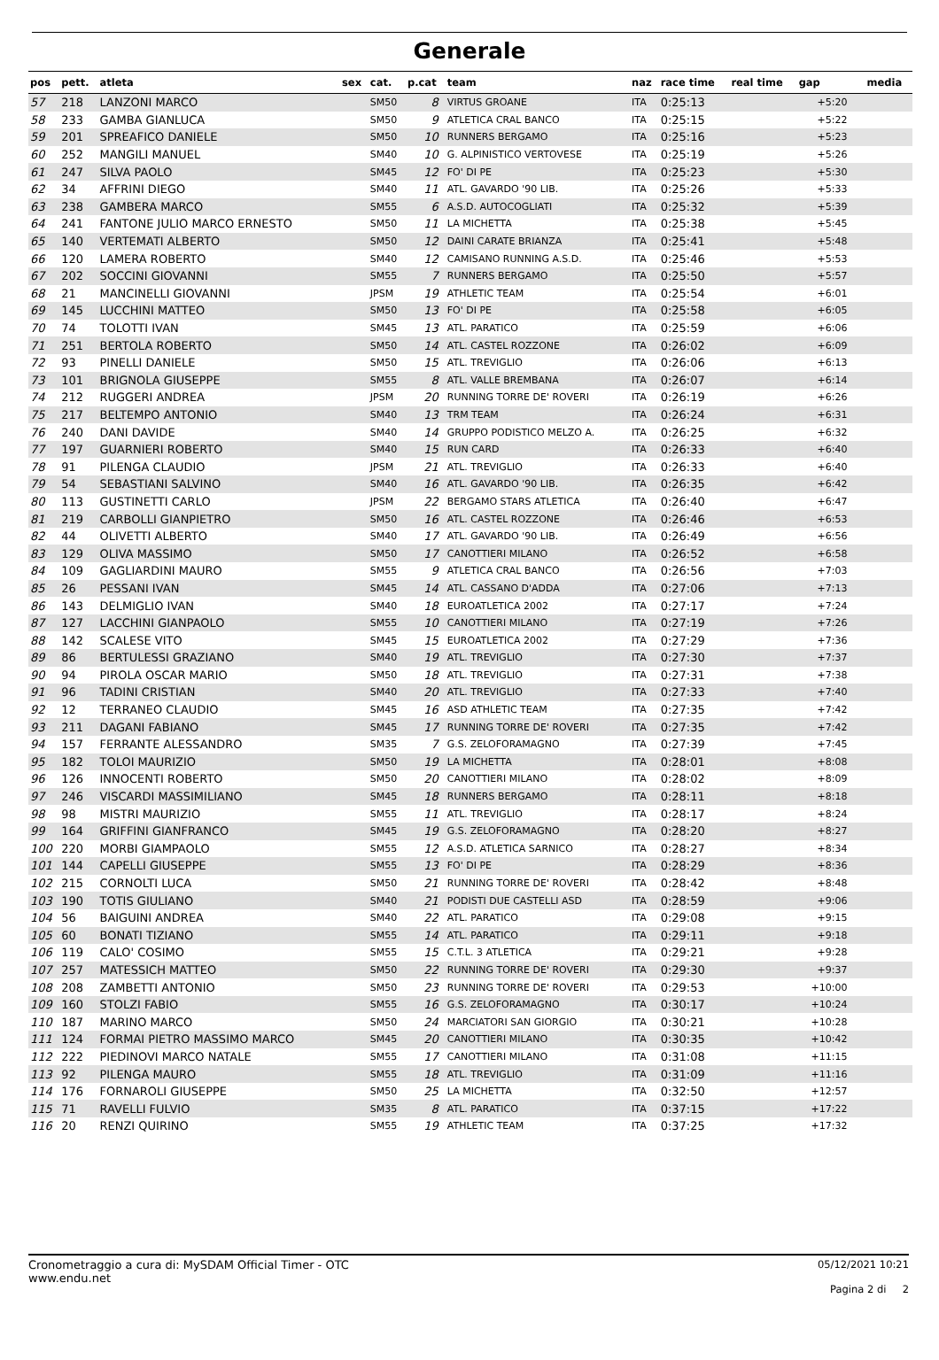Generale
| pos | pett. | atleta | sex | cat. | p.cat | team | naz | race time | real time | gap | media |
| --- | --- | --- | --- | --- | --- | --- | --- | --- | --- | --- | --- |
| 57 | 218 | LANZONI MARCO | | SM50 | 8 | VIRTUS GROANE | ITA | 0:25:13 | | +5:20 | |
| 58 | 233 | GAMBA GIANLUCA | | SM50 | 9 | ATLETICA CRAL BANCO | ITA | 0:25:15 | | +5:22 | |
| 59 | 201 | SPREAFICO DANIELE | | SM50 | 10 | RUNNERS BERGAMO | ITA | 0:25:16 | | +5:23 | |
| 60 | 252 | MANGILI MANUEL | | SM40 | 10 | G. ALPINISTICO VERTOVESE | ITA | 0:25:19 | | +5:26 | |
| 61 | 247 | SILVA PAOLO | | SM45 | 12 | FO' DI PE | ITA | 0:25:23 | | +5:30 | |
| 62 | 34 | AFFRINI DIEGO | | SM40 | 11 | ATL. GAVARDO '90 LIB. | ITA | 0:25:26 | | +5:33 | |
| 63 | 238 | GAMBERA MARCO | | SM55 | 6 | A.S.D. AUTOCOGLIATI | ITA | 0:25:32 | | +5:39 | |
| 64 | 241 | FANTONE JULIO MARCO ERNESTO | | SM50 | 11 | LA MICHETTA | ITA | 0:25:38 | | +5:45 | |
| 65 | 140 | VERTEMATI ALBERTO | | SM50 | 12 | DAINI CARATE BRIANZA | ITA | 0:25:41 | | +5:48 | |
| 66 | 120 | LAMERA ROBERTO | | SM40 | 12 | CAMISANO RUNNING A.S.D. | ITA | 0:25:46 | | +5:53 | |
| 67 | 202 | SOCCINI GIOVANNI | | SM55 | 7 | RUNNERS BERGAMO | ITA | 0:25:50 | | +5:57 | |
| 68 | 21 | MANCINELLI GIOVANNI | | JPSM | 19 | ATHLETIC TEAM | ITA | 0:25:54 | | +6:01 | |
| 69 | 145 | LUCCHINI MATTEO | | SM50 | 13 | FO' DI PE | ITA | 0:25:58 | | +6:05 | |
| 70 | 74 | TOLOTTI IVAN | | SM45 | 13 | ATL. PARATICO | ITA | 0:25:59 | | +6:06 | |
| 71 | 251 | BERTOLA ROBERTO | | SM50 | 14 | ATL. CASTEL ROZZONE | ITA | 0:26:02 | | +6:09 | |
| 72 | 93 | PINELLI DANIELE | | SM50 | 15 | ATL. TREVIGLIO | ITA | 0:26:06 | | +6:13 | |
| 73 | 101 | BRIGNOLA GIUSEPPE | | SM55 | 8 | ATL. VALLE BREMBANA | ITA | 0:26:07 | | +6:14 | |
| 74 | 212 | RUGGERI ANDREA | | JPSM | 20 | RUNNING TORRE DE' ROVERI | ITA | 0:26:19 | | +6:26 | |
| 75 | 217 | BELTEMPO ANTONIO | | SM40 | 13 | TRM TEAM | ITA | 0:26:24 | | +6:31 | |
| 76 | 240 | DANI DAVIDE | | SM40 | 14 | GRUPPO PODISTICO MELZO A. | ITA | 0:26:25 | | +6:32 | |
| 77 | 197 | GUARNIERI ROBERTO | | SM40 | 15 | RUN CARD | ITA | 0:26:33 | | +6:40 | |
| 78 | 91 | PILENGA CLAUDIO | | JPSM | 21 | ATL. TREVIGLIO | ITA | 0:26:33 | | +6:40 | |
| 79 | 54 | SEBASTIANI SALVINO | | SM40 | 16 | ATL. GAVARDO '90 LIB. | ITA | 0:26:35 | | +6:42 | |
| 80 | 113 | GUSTINETTI CARLO | | JPSM | 22 | BERGAMO STARS ATLETICA | ITA | 0:26:40 | | +6:47 | |
| 81 | 219 | CARBOLLI GIANPIETRO | | SM50 | 16 | ATL. CASTEL ROZZONE | ITA | 0:26:46 | | +6:53 | |
| 82 | 44 | OLIVETTI ALBERTO | | SM40 | 17 | ATL. GAVARDO '90 LIB. | ITA | 0:26:49 | | +6:56 | |
| 83 | 129 | OLIVA MASSIMO | | SM50 | 17 | CANOTTIERI MILANO | ITA | 0:26:52 | | +6:58 | |
| 84 | 109 | GAGLIARDINI MAURO | | SM55 | 9 | ATLETICA CRAL BANCO | ITA | 0:26:56 | | +7:03 | |
| 85 | 26 | PESSANI IVAN | | SM45 | 14 | ATL. CASSANO D'ADDA | ITA | 0:27:06 | | +7:13 | |
| 86 | 143 | DELMIGLIO IVAN | | SM40 | 18 | EUROATLETICA 2002 | ITA | 0:27:17 | | +7:24 | |
| 87 | 127 | LACCHINI GIANPAOLO | | SM55 | 10 | CANOTTIERI MILANO | ITA | 0:27:19 | | +7:26 | |
| 88 | 142 | SCALESE VITO | | SM45 | 15 | EUROATLETICA 2002 | ITA | 0:27:29 | | +7:36 | |
| 89 | 86 | BERTULESSI GRAZIANO | | SM40 | 19 | ATL. TREVIGLIO | ITA | 0:27:30 | | +7:37 | |
| 90 | 94 | PIROLA OSCAR MARIO | | SM50 | 18 | ATL. TREVIGLIO | ITA | 0:27:31 | | +7:38 | |
| 91 | 96 | TADINI CRISTIAN | | SM40 | 20 | ATL. TREVIGLIO | ITA | 0:27:33 | | +7:40 | |
| 92 | 12 | TERRANEO CLAUDIO | | SM45 | 16 | ASD ATHLETIC TEAM | ITA | 0:27:35 | | +7:42 | |
| 93 | 211 | DAGANI FABIANO | | SM45 | 17 | RUNNING TORRE DE' ROVERI | ITA | 0:27:35 | | +7:42 | |
| 94 | 157 | FERRANTE ALESSANDRO | | SM35 | 7 | G.S. ZELOFORAMAGNO | ITA | 0:27:39 | | +7:45 | |
| 95 | 182 | TOLOI MAURIZIO | | SM50 | 19 | LA MICHETTA | ITA | 0:28:01 | | +8:08 | |
| 96 | 126 | INNOCENTI ROBERTO | | SM50 | 20 | CANOTTIERI MILANO | ITA | 0:28:02 | | +8:09 | |
| 97 | 246 | VISCARDI MASSIMILIANO | | SM45 | 18 | RUNNERS BERGAMO | ITA | 0:28:11 | | +8:18 | |
| 98 | 98 | MISTRI MAURIZIO | | SM55 | 11 | ATL. TREVIGLIO | ITA | 0:28:17 | | +8:24 | |
| 99 | 164 | GRIFFINI GIANFRANCO | | SM45 | 19 | G.S. ZELOFORAMAGNO | ITA | 0:28:20 | | +8:27 | |
| 100 | 220 | MORBI GIAMPAOLO | | SM55 | 12 | A.S.D. ATLETICA SARNICO | ITA | 0:28:27 | | +8:34 | |
| 101 | 144 | CAPELLI GIUSEPPE | | SM55 | 13 | FO' DI PE | ITA | 0:28:29 | | +8:36 | |
| 102 | 215 | CORNOLTI LUCA | | SM50 | 21 | RUNNING TORRE DE' ROVERI | ITA | 0:28:42 | | +8:48 | |
| 103 | 190 | TOTIS GIULIANO | | SM40 | 21 | PODISTI DUE CASTELLI ASD | ITA | 0:28:59 | | +9:06 | |
| 104 | 56 | BAIGUINI ANDREA | | SM40 | 22 | ATL. PARATICO | ITA | 0:29:08 | | +9:15 | |
| 105 | 60 | BONATI TIZIANO | | SM55 | 14 | ATL. PARATICO | ITA | 0:29:11 | | +9:18 | |
| 106 | 119 | CALO' COSIMO | | SM55 | 15 | C.T.L. 3 ATLETICA | ITA | 0:29:21 | | +9:28 | |
| 107 | 257 | MATESSICH MATTEO | | SM50 | 22 | RUNNING TORRE DE' ROVERI | ITA | 0:29:30 | | +9:37 | |
| 108 | 208 | ZAMBETTI ANTONIO | | SM50 | 23 | RUNNING TORRE DE' ROVERI | ITA | 0:29:53 | | +10:00 | |
| 109 | 160 | STOLZI FABIO | | SM55 | 16 | G.S. ZELOFORAMAGNO | ITA | 0:30:17 | | +10:24 | |
| 110 | 187 | MARINO MARCO | | SM50 | 24 | MARCIATORI SAN GIORGIO | ITA | 0:30:21 | | +10:28 | |
| 111 | 124 | FORMAI PIETRO MASSIMO MARCO | | SM45 | 20 | CANOTTIERI MILANO | ITA | 0:30:35 | | +10:42 | |
| 112 | 222 | PIEDINOVI MARCO NATALE | | SM55 | 17 | CANOTTIERI MILANO | ITA | 0:31:08 | | +11:15 | |
| 113 | 92 | PILENGA MAURO | | SM55 | 18 | ATL. TREVIGLIO | ITA | 0:31:09 | | +11:16 | |
| 114 | 176 | FORNAROLI GIUSEPPE | | SM50 | 25 | LA MICHETTA | ITA | 0:32:50 | | +12:57 | |
| 115 | 71 | RAVELLI FULVIO | | SM35 | 8 | ATL. PARATICO | ITA | 0:37:15 | | +17:22 | |
| 116 | 20 | RENZI QUIRINO | | SM55 | 19 | ATHLETIC TEAM | ITA | 0:37:25 | | +17:32 | |
Cronometraggio a cura di: MySDAM Official Timer - OTC
www.endu.net
05/12/2021 10:21
Pagina 2 di 2